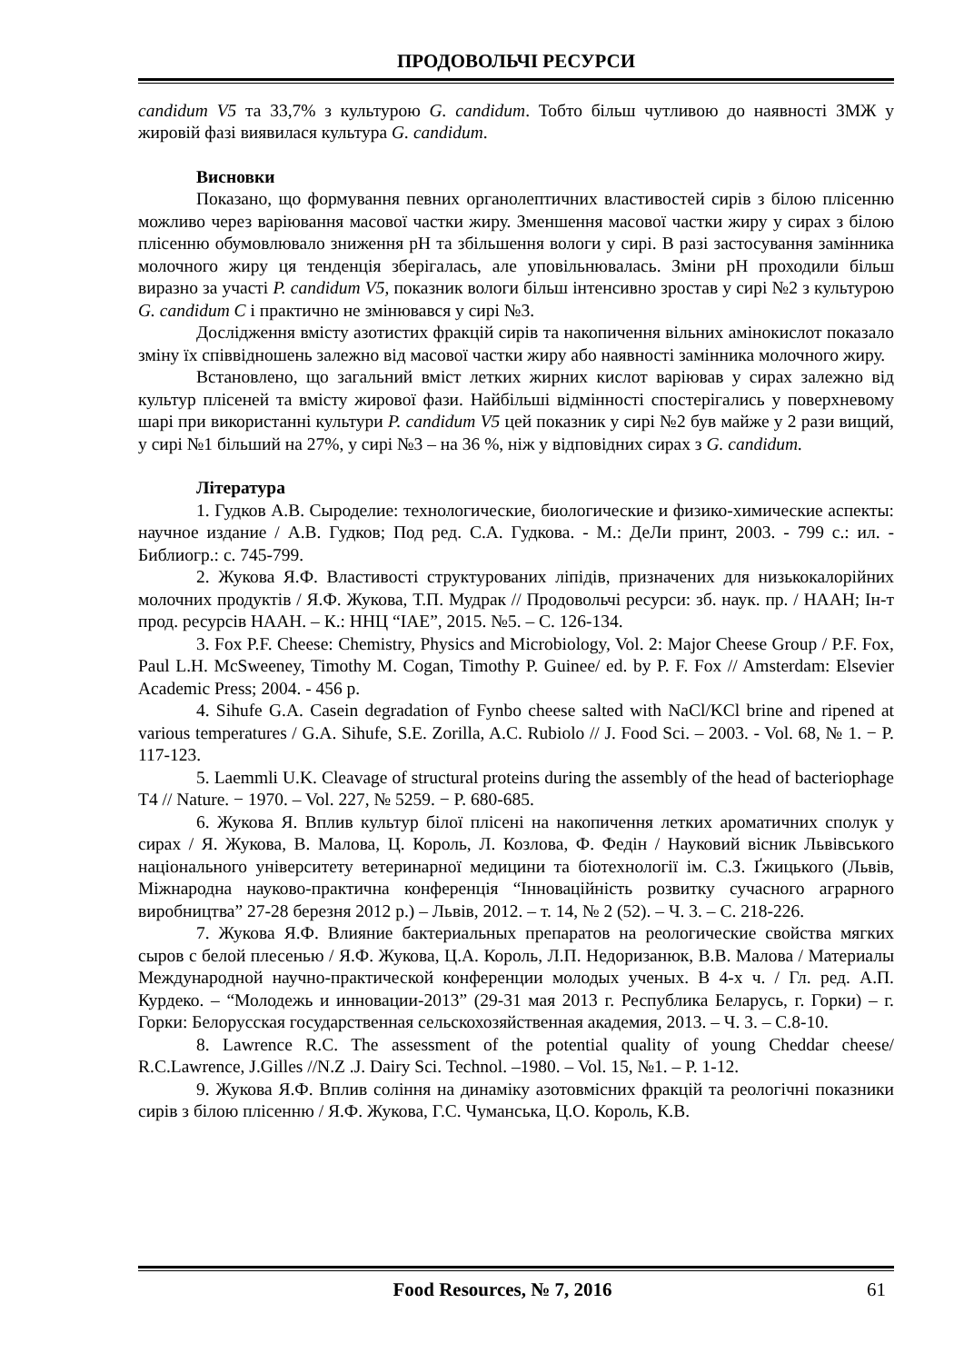ПРОДОВОЛЬЧІ РЕСУРСИ
candidum V5 та 33,7% з культурою G. candidum. Тобто більш чутливою до наявності ЗМЖ у жировій фазі виявилася культура G. candidum.
Висновки
Показано, що формування певних органолептичних властивостей сирів з білою плісенню можливо через варіювання масової частки жиру. Зменшення масової частки жиру у сирах з білою плісенню обумовлювало зниження pH та збільшення вологи у сирі. В разі застосування замінника молочного жиру ця тенденція зберігалась, але уповільнювалась. Зміни pH проходили більш виразно за участі P. candidum V5, показник вологи більш інтенсивно зростав у сирі №2 з культурою G. candidum C і практично не змінювався у сирі №3.
Дослідження вмісту азотистих фракцій сирів та накопичення вільних амінокислот показало зміну їх співвідношень залежно від масової частки жиру або наявності замінника молочного жиру.
Встановлено, що загальний вміст летких жирних кислот варіював у сирах залежно від культур плісеней та вмісту жирової фази. Найбільші відмінності спостерігались у поверхневому шарі при використанні культури P. candidum V5 цей показник у сирі №2 був майже у 2 рази вищий, у сирі №1 більший на 27%, у сирі №3 – на 36 %, ніж у відповідних сирах з G. candidum.
Література
1. Гудков А.В. Сыроделие: технологические, биологические и физико-химические аспекты: научное издание / А.В. Гудков; Под ред. С.А. Гудкова. - М.: ДеЛи принт, 2003. - 799 с.: ил. - Библиогр.: с. 745-799.
2. Жукова Я.Ф. Властивості структурованих ліпідів, призначених для низькокалорійних молочних продуктів / Я.Ф. Жукова, Т.П. Мудрак // Продовольчі ресурси: зб. наук. пр. / НААН; Ін-т прод. ресурсів НААН. – К.: ННЦ “ІАЕ”, 2015. №5. – С. 126-134.
3. Fox P.F. Cheese: Chemistry, Physics and Microbiology, Vol. 2: Major Cheese Group / P.F. Fox, Paul L.H. McSweeney, Timothy M. Cogan, Timothy P. Guinee/ ed. by P. F. Fox // Amsterdam: Elsevier Academic Press; 2004. - 456 p.
4. Sihufe G.A. Casein degradation of Fynbo cheese salted with NaCl/KCl brine and ripened at various temperatures / G.A. Sihufe, S.E. Zorilla, A.C. Rubiolo // J. Food Sci. – 2003. - Vol. 68, № 1. − P. 117-123.
5. Laemmli U.K. Cleavage of structural proteins during the assembly of the head of bacteriophage T4 // Nature. − 1970. – Vol. 227, № 5259. − P. 680-685.
6. Жукова Я. Вплив культур білої плісені на накопичення летких ароматичних сполук у сирах / Я. Жукова, В. Малова, Ц. Король, Л. Козлова, Ф. Федін / Науковий вісник Львівського національного університету ветеринарної медицини та біотехнології ім. С.З. Ґжицького (Львів, Міжнародна науково-практична конференція “Інноваційність розвитку сучасного аграрного виробництва” 27-28 березня 2012 р.) – Львів, 2012. – т. 14, № 2 (52). – Ч. 3. – С. 218-226.
7. Жукова Я.Ф. Влияние бактериальных препаратов на реологические свойства мягких сыров с белой плесенью / Я.Ф. Жукова, Ц.А. Король, Л.П. Недоризанюк, В.В. Малова / Материалы Международной научно-практической конференции молодых ученых. В 4-х ч. / Гл. ред. А.П. Курдеко. – “Молодежь и инновации-2013” (29-31 мая 2013 г. Республика Беларусь, г. Горки) – г. Горки: Белорусская государственная сельскохозяйственная академия, 2013. – Ч. 3. – С.8-10.
8. Lawrence R.C. The assessment of the potential quality of young Cheddar cheese/ R.C.Lawrence, J.Gilles //N.Z .J. Dairy Sci. Technol. –1980. – Vol. 15, №1. – P. 1-12.
9. Жукова Я.Ф. Вплив соління на динаміку азотовмісних фракцій та реологічні показники сирів з білою плісенню / Я.Ф. Жукова, Г.С. Чуманська, Ц.О. Король, К.В.
Food Resources, № 7, 2016 61